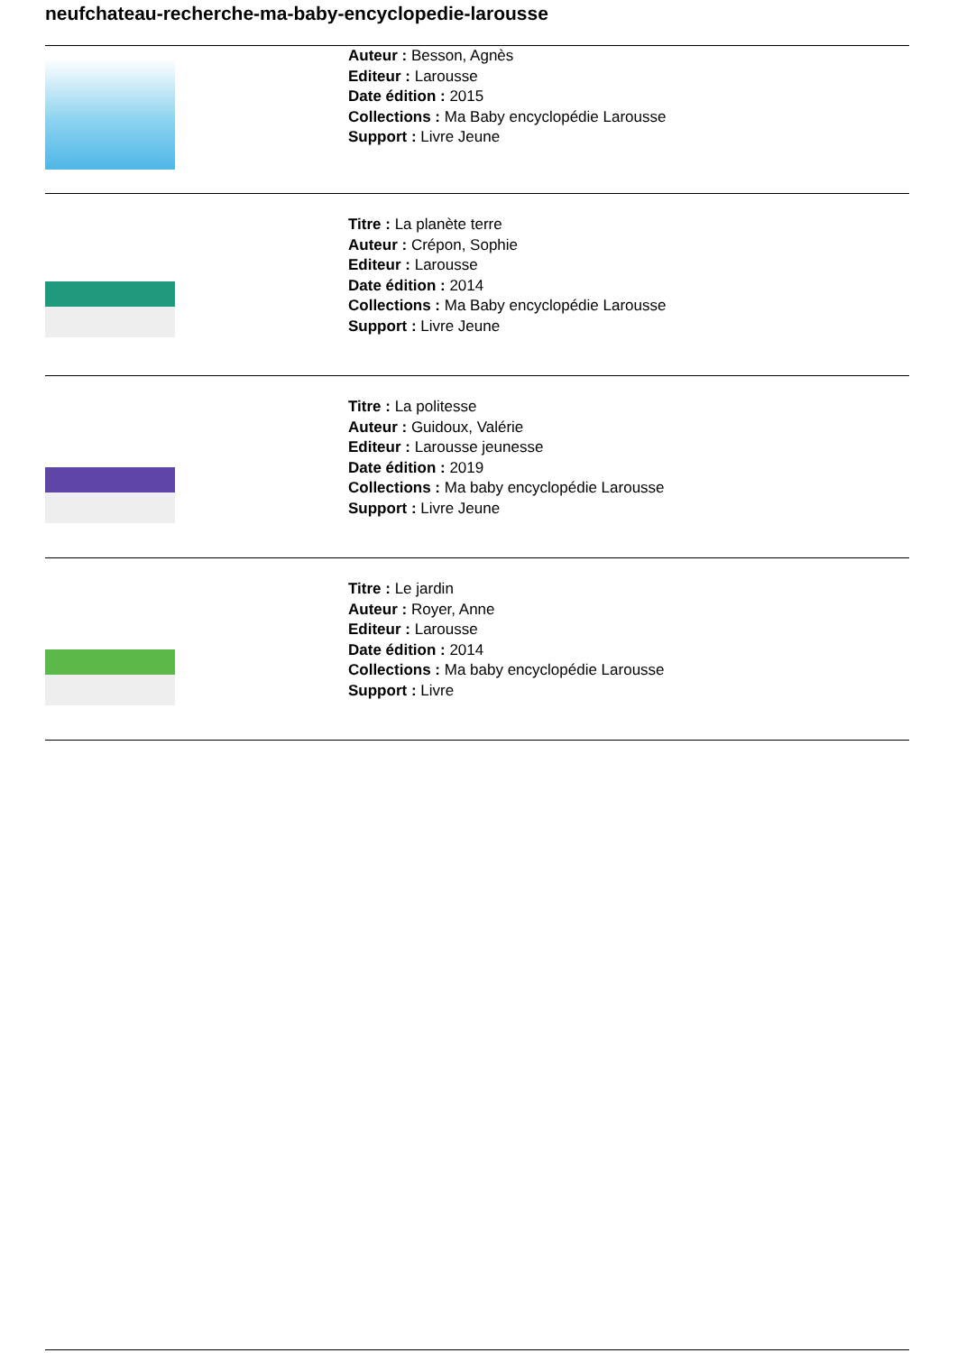neufchateau-recherche-ma-baby-encyclopedie-larousse
Auteur : Besson, Agnès
Editeur : Larousse
Date édition : 2015
Collections : Ma Baby encyclopédie Larousse
Support : Livre Jeune
Titre : La planète terre
Auteur : Crépon, Sophie
Editeur : Larousse
Date édition : 2014
Collections : Ma Baby encyclopédie Larousse
Support : Livre Jeune
Titre : La politesse
Auteur : Guidoux, Valérie
Editeur : Larousse jeunesse
Date édition : 2019
Collections : Ma baby encyclopédie Larousse
Support : Livre Jeune
Titre : Le jardin
Auteur : Royer, Anne
Editeur : Larousse
Date édition : 2014
Collections : Ma baby encyclopédie Larousse
Support : Livre